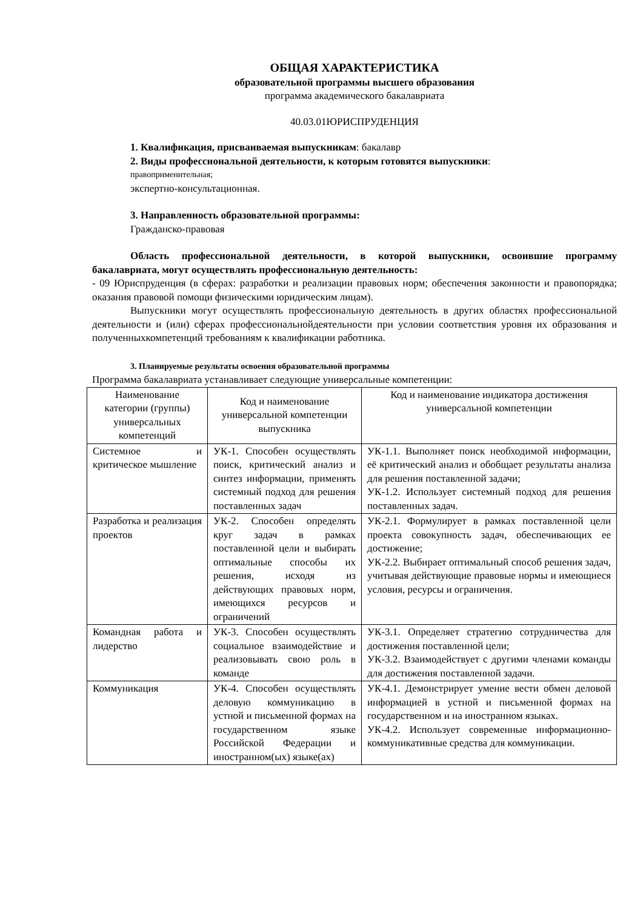ОБЩАЯ ХАРАКТЕРИСТИКА
образовательной программы высшего образования
программа академического бакалавриата
40.03.01ЮРИСПРУДЕНЦИЯ
1. Квалификация, присваиваемая выпускникам: бакалавр
2. Виды профессиональной деятельности, к которым готовятся выпускники:
правоприменительная;
экспертно-консультационная.
3. Направленность образовательной программы:
Гражданско-правовая
Область профессиональной деятельности, в которой выпускники, освоившие программу бакалавриата, могут осуществлять профессиональную деятельность:
- 09 Юриспруденция (в сферах: разработки и реализации правовых норм; обеспечения законности и правопорядка; оказания правовой помощи физическими юридическим лицам).
Выпускники могут осуществлять профессиональную деятельность в других областях профессиональной деятельности и (или) сферах профессиональнойдеятельности при условии соответствия уровня их образования и полученныхкомпетенций требованиям к квалификации работника.
3. Планируемые результаты освоения образовательной программы
Программа бакалавриата устанавливает следующие универсальные компетенции:
| Наименование категории (группы) универсальных компетенций | Код и наименование универсальной компетенции выпускника | Код и наименование индикатора достижения универсальной компетенции |
| --- | --- | --- |
| Системное и критическое мышление | УК-1. Способен осуществлять поиск, критический анализ и синтез информации, применять системный подход для решения поставленных задач | УК-1.1. Выполняет поиск необходимой информации, её критический анализ и обобщает результаты анализа для решения поставленной задачи; УК-1.2. Использует системный подход для решения поставленных задач. |
| Разработка и реализация проектов | УК-2. Способен определять круг задач в рамках поставленной цели и выбирать оптимальные способы их решения, исходя из действующих правовых норм, имеющихся ресурсов и ограничений | УК-2.1. Формулирует в рамках поставленной цели проекта совокупность задач, обеспечивающих ее достижение; УК-2.2. Выбирает оптимальный способ решения задач, учитывая действующие правовые нормы и имеющиеся условия, ресурсы и ограничения. |
| Командная работа и лидерство | УК-3. Способен осуществлять социальное взаимодействие и реализовывать свою роль в команде | УК-3.1. Определяет стратегию сотрудничества для достижения поставленной цели; УК-3.2. Взаимодействует с другими членами команды для достижения поставленной задачи. |
| Коммуникация | УК-4. Способен осуществлять деловую коммуникацию в устной и письменной формах на государственном языке Российской Федерации и иностранном(ых) языке(ах) | УК-4.1. Демонстрирует умение вести обмен деловой информацией в устной и письменной формах на государственном и на иностранном языках. УК-4.2. Использует современные информационно-коммуникативные средства для коммуникации. |